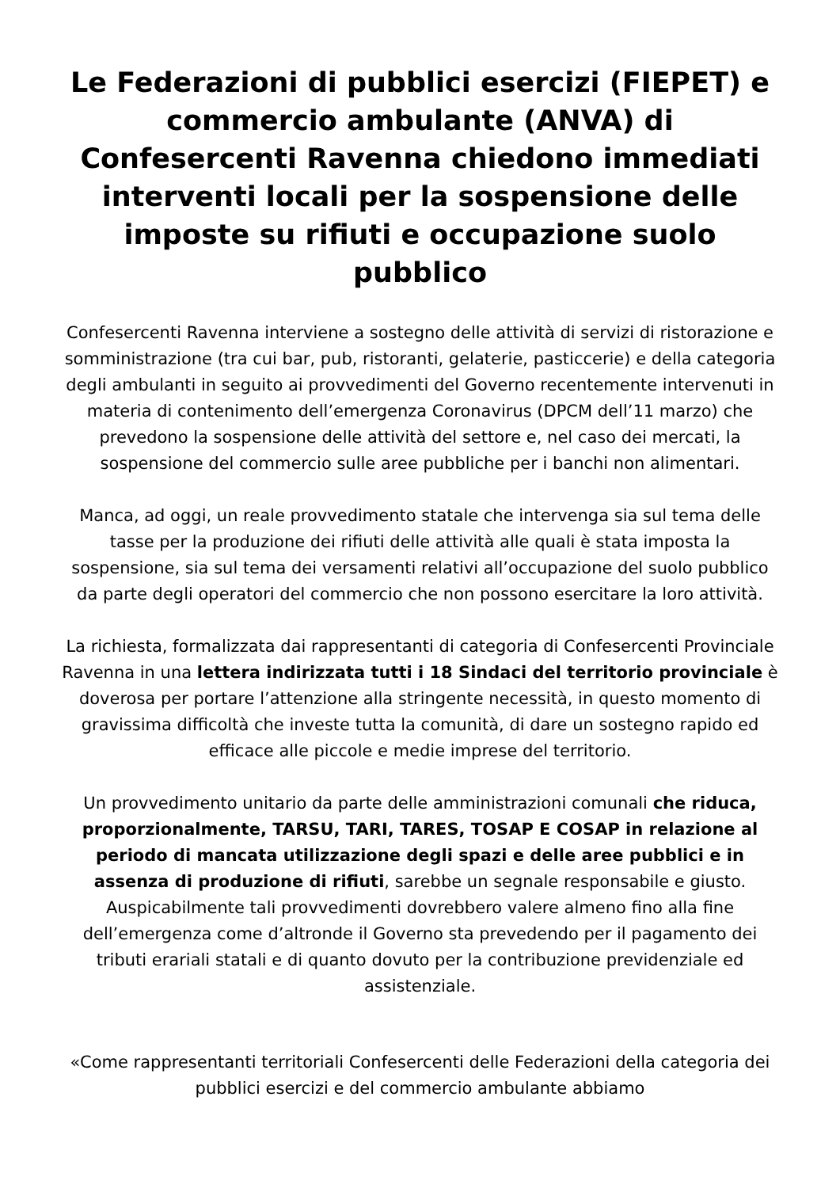Le Federazioni di pubblici esercizi (FIEPET) e commercio ambulante (ANVA) di Confesercenti Ravenna chiedono immediati interventi locali per la sospensione delle imposte su rifiuti e occupazione suolo pubblico
Confesercenti Ravenna interviene a sostegno delle attività di servizi di ristorazione e somministrazione (tra cui bar, pub, ristoranti, gelaterie, pasticcerie) e della categoria degli ambulanti in seguito ai provvedimenti del Governo recentemente intervenuti in materia di contenimento dell’emergenza Coronavirus (DPCM dell’11 marzo) che prevedono la sospensione delle attività del settore e, nel caso dei mercati, la sospensione del commercio sulle aree pubbliche per i banchi non alimentari.
Manca, ad oggi, un reale provvedimento statale che intervenga sia sul tema delle tasse per la produzione dei rifiuti delle attività alle quali è stata imposta la sospensione, sia sul tema dei versamenti relativi all’occupazione del suolo pubblico da parte degli operatori del commercio che non possono esercitare la loro attività.
La richiesta, formalizzata dai rappresentanti di categoria di Confesercenti Provinciale Ravenna in una lettera indirizzata tutti i 18 Sindaci del territorio provinciale è doverosa per portare l’attenzione alla stringente necessità, in questo momento di gravissima difficoltà che investe tutta la comunità, di dare un sostegno rapido ed efficace alle piccole e medie imprese del territorio.
Un provvedimento unitario da parte delle amministrazioni comunali che riduca, proporzionalmente, TARSU, TARI, TARES, TOSAP E COSAP in relazione al periodo di mancata utilizzazione degli spazi e delle aree pubblici e in assenza di produzione di rifiuti, sarebbe un segnale responsabile e giusto. Auspicabilmente tali provvedimenti dovrebbero valere almeno fino alla fine dell’emergenza come d’altronde il Governo sta prevedendo per il pagamento dei tributi erariali statali e di quanto dovuto per la contribuzione previdenziale ed assistenziale.
«Come rappresentanti territoriali Confesercenti delle Federazioni della categoria dei pubblici esercizi e del commercio ambulante abbiamo